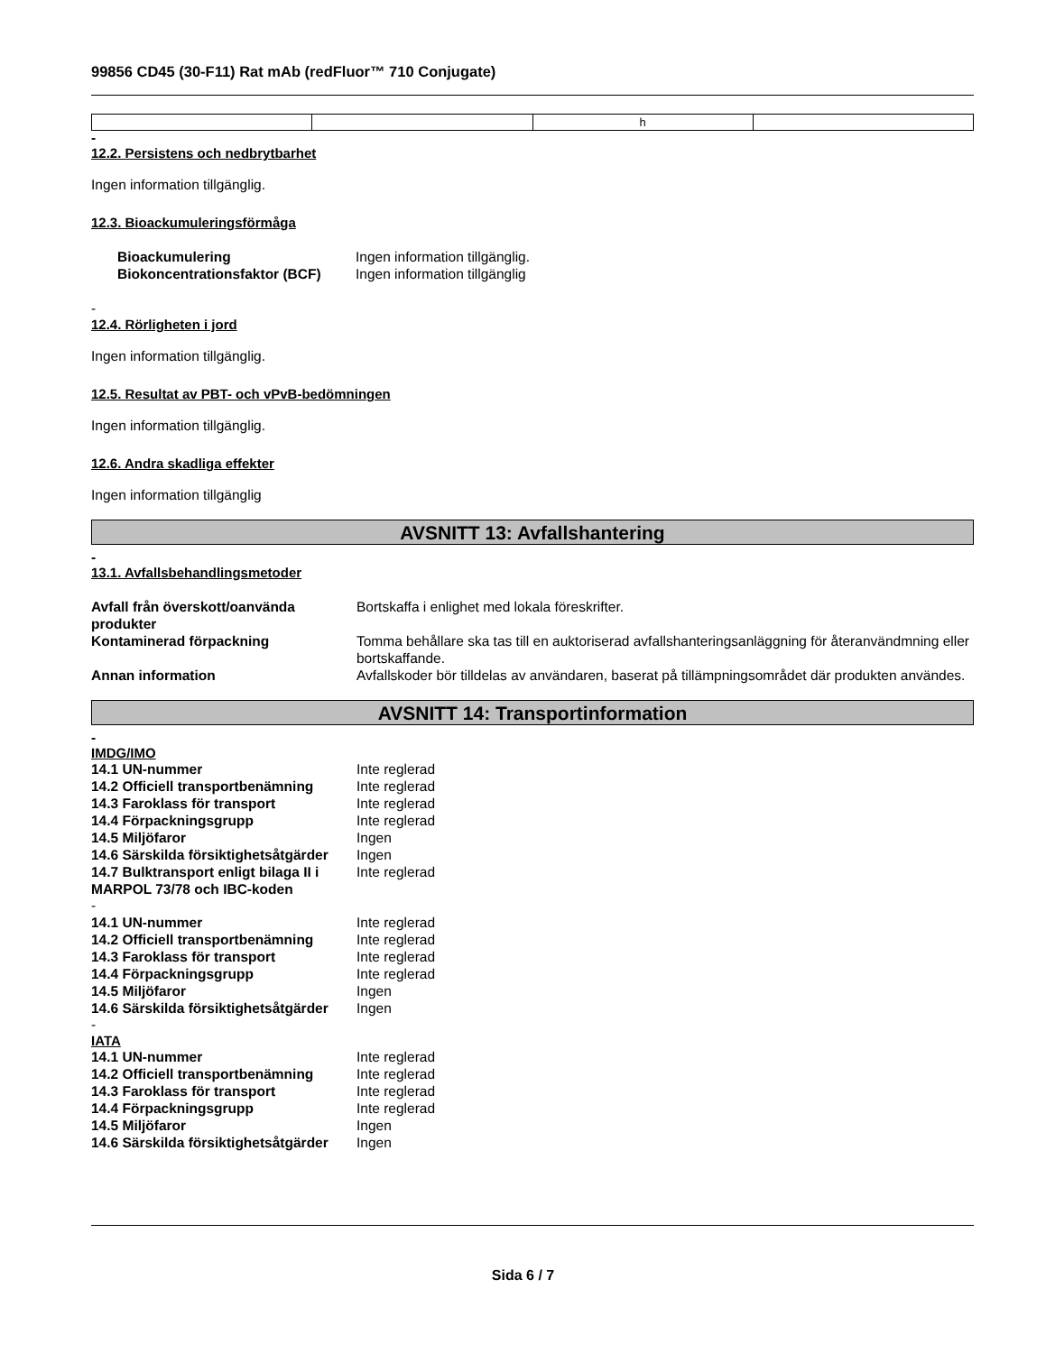99856 CD45 (30-F11) Rat mAb (redFluor™ 710 Conjugate)
| | | h | |
-
12.2. Persistens och nedbrytbarhet
Ingen information tillgänglig.
12.3. Bioackumuleringsförmåga
| Bioackumulering | Ingen information tillgänglig. |
| Biokoncentrationsfaktor (BCF) | Ingen information tillgänglig |
-
12.4. Rörligheten i jord
Ingen information tillgänglig.
12.5. Resultat av PBT- och vPvB-bedömningen
Ingen information tillgänglig.
12.6. Andra skadliga effekter
Ingen information tillgänglig
AVSNITT 13: Avfallshantering
-
13.1. Avfallsbehandlingsmetoder
| Avfall från överskott/oanvända produkter | Bortskaffa i enlighet med lokala föreskrifter. |
| Kontaminerad förpackning | Tomma behållare ska tas till en auktoriserad avfallshanteringsanläggning för återanvändmning eller bortskaffande. |
| Annan information | Avfallskoder bör tilldelas av användaren, baserat på tillämpningsområdet där produkten användes. |
AVSNITT 14: Transportinformation
-
IMDG/IMO
| 14.1 UN-nummer | Inte reglerad |
| 14.2 Officiell transportbenämning | Inte reglerad |
| 14.3 Faroklass för transport | Inte reglerad |
| 14.4 Förpackningsgrupp | Inte reglerad |
| 14.5 Miljöfaror | Ingen |
| 14.6 Särskilda försiktighetsåtgärder | Ingen |
| 14.7 Bulktransport enligt bilaga II i MARPOL 73/78 och IBC-koden | Inte reglerad |
-
| 14.1 UN-nummer | Inte reglerad |
| 14.2 Officiell transportbenämning | Inte reglerad |
| 14.3 Faroklass för transport | Inte reglerad |
| 14.4 Förpackningsgrupp | Inte reglerad |
| 14.5 Miljöfaror | Ingen |
| 14.6 Särskilda försiktighetsåtgärder | Ingen |
-
IATA
| 14.1 UN-nummer | Inte reglerad |
| 14.2 Officiell transportbenämning | Inte reglerad |
| 14.3 Faroklass för transport | Inte reglerad |
| 14.4 Förpackningsgrupp | Inte reglerad |
| 14.5 Miljöfaror | Ingen |
| 14.6 Särskilda försiktighetsåtgärder | Ingen |
Sida 6 / 7